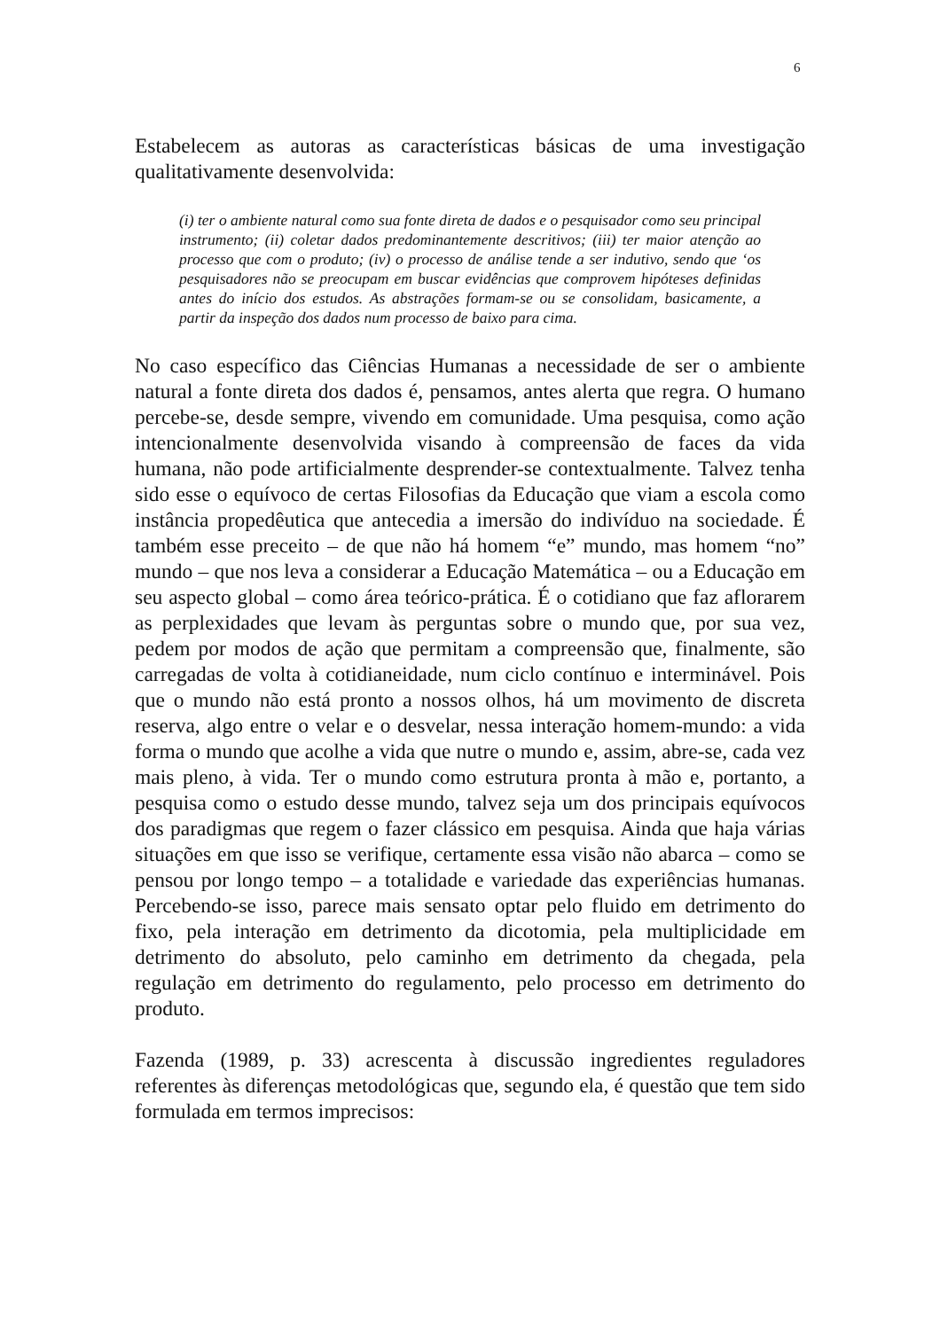6
Estabelecem as autoras as características básicas de uma investigação qualitativamente desenvolvida:
(i) ter o ambiente natural como sua fonte direta de dados e o pesquisador como seu principal instrumento; (ii) coletar dados predominantemente descritivos; (iii) ter maior atenção ao processo que com o produto; (iv) o processo de análise tende a ser indutivo, sendo que ‘os pesquisadores não se preocupam em buscar evidências que comprovem hipóteses definidas antes do início dos estudos. As abstrações formam-se ou se consolidam, basicamente, a partir da inspeção dos dados num processo de baixo para cima.
No caso específico das Ciências Humanas a necessidade de ser o ambiente natural a fonte direta dos dados é, pensamos, antes alerta que regra. O humano percebe-se, desde sempre, vivendo em comunidade. Uma pesquisa, como ação intencionalmente desenvolvida visando à compreensão de faces da vida humana, não pode artificialmente desprender-se contextualmente. Talvez tenha sido esse o equívoco de certas Filosofias da Educação que viam a escola como instância propedêutica que antecedia a imersão do indivíduo na sociedade. É também esse preceito – de que não há homem “e” mundo, mas homem “no” mundo – que nos leva a considerar a Educação Matemática – ou a Educação em seu aspecto global – como área teórico-prática. É o cotidiano que faz aflorarem as perplexidades que levam às perguntas sobre o mundo que, por sua vez, pedem por modos de ação que permitam a compreensão que, finalmente, são carregadas de volta à cotidianeidade, num ciclo contínuo e interminável. Pois que o mundo não está pronto a nossos olhos, há um movimento de discreta reserva, algo entre o velar e o desvelar, nessa interação homem-mundo: a vida forma o mundo que acolhe a vida que nutre o mundo e, assim, abre-se, cada vez mais pleno, à vida. Ter o mundo como estrutura pronta à mão e, portanto, a pesquisa como o estudo desse mundo, talvez seja um dos principais equívocos dos paradigmas que regem o fazer clássico em pesquisa. Ainda que haja várias situações em que isso se verifique, certamente essa visão não abarca – como se pensou por longo tempo – a totalidade e variedade das experiências humanas. Percebendo-se isso, parece mais sensato optar pelo fluido em detrimento do fixo, pela interação em detrimento da dicotomia, pela multiplicidade em detrimento do absoluto, pelo caminho em detrimento da chegada, pela regulação em detrimento do regulamento, pelo processo em detrimento do produto.
Fazenda (1989, p. 33) acrescenta à discussão ingredientes reguladores referentes às diferenças metodológicas que, segundo ela, é questão que tem sido formulada em termos imprecisos: